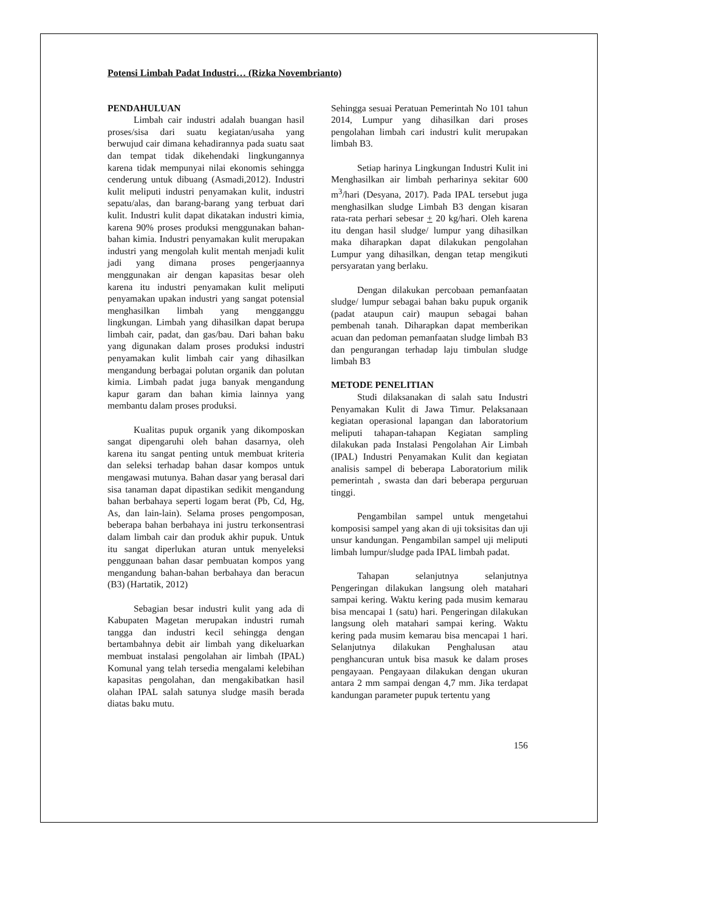Potensi Limbah Padat Industri… (Rizka Novembrianto)
PENDAHULUAN
Limbah cair industri adalah buangan hasil proses/sisa dari suatu kegiatan/usaha yang berwujud cair dimana kehadirannya pada suatu saat dan tempat tidak dikehendaki lingkungannya karena tidak mempunyai nilai ekonomis sehingga cenderung untuk dibuang (Asmadi,2012). Industri kulit meliputi industri penyamakan kulit, industri sepatu/alas, dan barang-barang yang terbuat dari kulit. Industri kulit dapat dikatakan industri kimia, karena 90% proses produksi menggunakan bahan-bahan kimia. Industri penyamakan kulit merupakan industri yang mengolah kulit mentah menjadi kulit jadi yang dimana proses pengerjaannya menggunakan air dengan kapasitas besar oleh karena itu industri penyamakan kulit meliputi penyamakan upakan industri yang sangat potensial menghasilkan limbah yang mengganggu lingkungan. Limbah yang dihasilkan dapat berupa limbah cair, padat, dan gas/bau. Dari bahan baku yang digunakan dalam proses produksi industri penyamakan kulit limbah cair yang dihasilkan mengandung berbagai polutan organik dan polutan kimia. Limbah padat juga banyak mengandung kapur garam dan bahan kimia lainnya yang membantu dalam proses produksi.
Kualitas pupuk organik yang dikomposkan sangat dipengaruhi oleh bahan dasarnya, oleh karena itu sangat penting untuk membuat kriteria dan seleksi terhadap bahan dasar kompos untuk mengawasi mutunya. Bahan dasar yang berasal dari sisa tanaman dapat dipastikan sedikit mengandung bahan berbahaya seperti logam berat (Pb, Cd, Hg, As, dan lain-lain). Selama proses pengomposan, beberapa bahan berbahaya ini justru terkonsentrasi dalam limbah cair dan produk akhir pupuk. Untuk itu sangat diperlukan aturan untuk menyeleksi penggunaan bahan dasar pembuatan kompos yang mengandung bahan-bahan berbahaya dan beracun (B3) (Hartatik, 2012)
Sebagian besar industri kulit yang ada di Kabupaten Magetan merupakan industri rumah tangga dan industri kecil sehingga dengan bertambahnya debit air limbah yang dikeluarkan membuat instalasi pengolahan air limbah (IPAL) Komunal yang telah tersedia mengalami kelebihan kapasitas pengolahan, dan mengakibatkan hasil olahan IPAL salah satunya sludge masih berada diatas baku mutu.
Sehingga sesuai Peratuan Pemerintah No 101 tahun 2014, Lumpur yang dihasilkan dari proses pengolahan limbah cari industri kulit merupakan limbah B3.
Setiap harinya Lingkungan Industri Kulit ini Menghasilkan air limbah perharinya sekitar 600 m<sup>3</sup>/hari (Desyana, 2017). Pada IPAL tersebut juga menghasilkan sludge Limbah B3 dengan kisaran rata-rata perhari sebesar + 20 kg/hari. Oleh karena itu dengan hasil sludge/ lumpur yang dihasilkan maka diharapkan dapat dilakukan pengolahan Lumpur yang dihasilkan, dengan tetap mengikuti persyaratan yang berlaku.
Dengan dilakukan percobaan pemanfaatan sludge/ lumpur sebagai bahan baku pupuk organik (padat ataupun cair) maupun sebagai bahan pembenah tanah. Diharapkan dapat memberikan acuan dan pedoman pemanfaatan sludge limbah B3 dan pengurangan terhadap laju timbulan sludge limbah B3
METODE PENELITIAN
Studi dilaksanakan di salah satu Industri Penyamakan Kulit di Jawa Timur. Pelaksanaan kegiatan operasional lapangan dan laboratorium meliputi tahapan-tahapan Kegiatan sampling dilakukan pada Instalasi Pengolahan Air Limbah (IPAL) Industri Penyamakan Kulit dan kegiatan analisis sampel di beberapa Laboratorium milik pemerintah , swasta dan dari beberapa perguruan tinggi.
Pengambilan sampel untuk mengetahui komposisi sampel yang akan di uji toksisitas dan uji unsur kandungan. Pengambilan sampel uji meliputi limbah lumpur/sludge pada IPAL limbah padat.
Tahapan selanjutnya selanjutnya Pengeringan dilakukan langsung oleh matahari sampai kering. Waktu kering pada musim kemarau bisa mencapai 1 (satu) hari. Pengeringan dilakukan langsung oleh matahari sampai kering. Waktu kering pada musim kemarau bisa mencapai 1 hari. Selanjutnya dilakukan Penghalusan atau penghancuran untuk bisa masuk ke dalam proses pengayaan. Pengayaan dilakukan dengan ukuran antara 2 mm sampai dengan 4,7 mm. Jika terdapat kandungan parameter pupuk tertentu yang
156